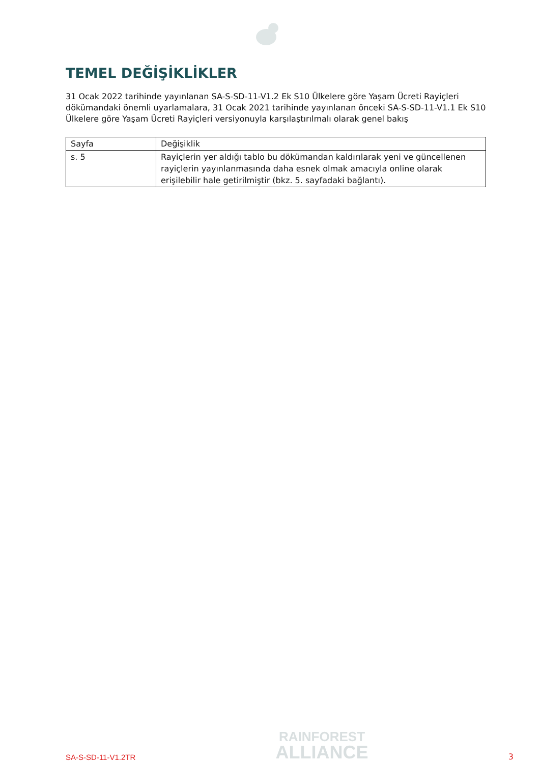TEMEL DEĞİŞİKLİKLER
31 Ocak 2022 tarihinde yayınlanan SA-S-SD-11-V1.2 Ek S10 Ülkelere göre Yaşam Ücreti Rayiçleri dökümandaki önemli uyarlamalara, 31 Ocak 2021 tarihinde yayınlanan önceki SA-S-SD-11-V1.1 Ek S10 Ülkelere göre Yaşam Ücreti Rayiçleri versiyonuyla karşılaştırılmalı olarak genel bakış
| Sayfa | Değişiklik |
| --- | --- |
| s. 5 | Rayiçlerin yer aldığı tablo bu dökümandan kaldırılarak yeni ve güncellenen rayiçlerin yayınlanmasında daha esnek olmak amacıyla online olarak erişilebilir hale getirilmiştir (bkz. 5. sayfadaki bağlantı). |
SA-S-SD-11-V1.2TR
RAINFOREST
ALLIANCE
3